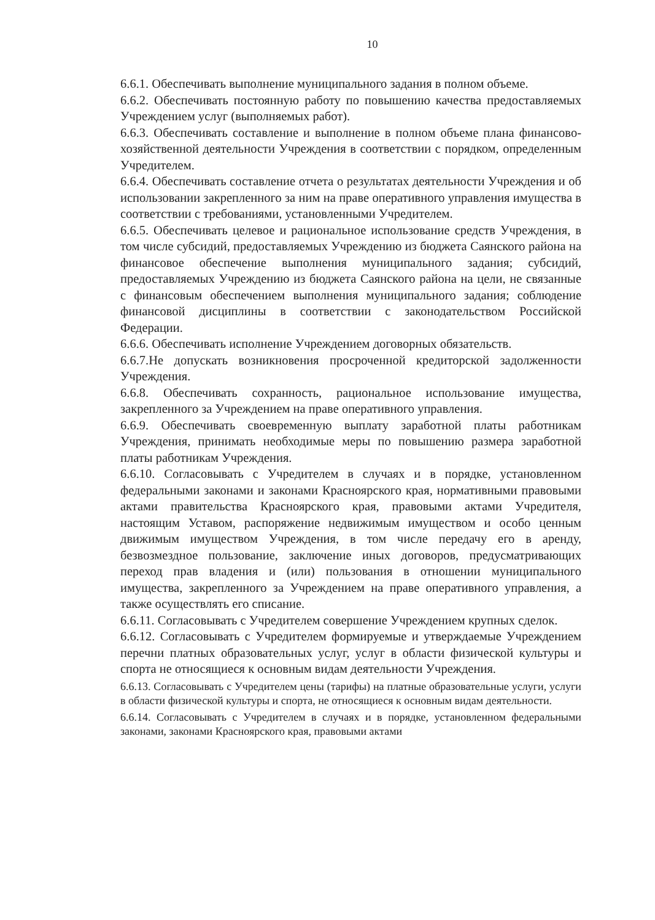10
6.6.1. Обеспечивать выполнение муниципального задания в полном объеме.
6.6.2. Обеспечивать постоянную работу по повышению качества предоставляемых Учреждением услуг (выполняемых работ).
6.6.3. Обеспечивать составление и выполнение в полном объеме плана финансово-хозяйственной деятельности Учреждения в соответствии с порядком, определенным Учредителем.
6.6.4. Обеспечивать составление отчета о результатах деятельности Учреждения и об использовании закрепленного за ним на праве оперативного управления имущества в соответствии с требованиями, установленными Учредителем.
6.6.5. Обеспечивать целевое и рациональное использование средств Учреждения, в том числе субсидий, предоставляемых Учреждению из бюджета Саянского района на финансовое обеспечение выполнения муниципального задания; субсидий, предоставляемых Учреждению из бюджета Саянского района на цели, не связанные с финансовым обеспечением выполнения муниципального задания; соблюдение финансовой дисциплины в соответствии с законодательством Российской Федерации.
6.6.6. Обеспечивать исполнение Учреждением договорных обязательств.
6.6.7.Не допускать возникновения просроченной кредиторской задолженности Учреждения.
6.6.8. Обеспечивать сохранность, рациональное использование имущества, закрепленного за Учреждением на праве оперативного управления.
6.6.9. Обеспечивать своевременную выплату заработной платы работникам Учреждения, принимать необходимые меры по повышению размера заработной платы работникам Учреждения.
6.6.10. Согласовывать с Учредителем в случаях и в порядке, установленном федеральными законами и законами Красноярского края, нормативными правовыми актами правительства Красноярского края, правовыми актами Учредителя, настоящим Уставом, распоряжение недвижимым имуществом и особо ценным движимым имуществом Учреждения, в том числе передачу его в аренду, безвозмездное пользование, заключение иных договоров, предусматривающих переход прав владения и (или) пользования в отношении муниципального имущества, закрепленного за Учреждением на праве оперативного управления, а также осуществлять его списание.
6.6.11. Согласовывать с Учредителем совершение Учреждением крупных сделок.
6.6.12. Согласовывать с Учредителем формируемые и утверждаемые Учреждением перечни платных образовательных услуг, услуг в области физической культуры и спорта не относящиеся к основным видам деятельности Учреждения.
6.6.13. Согласовывать с Учредителем цены (тарифы) на платные образовательные услуги, услуги в области физической культуры и спорта, не относящиеся к основным видам деятельности.
6.6.14. Согласовывать с Учредителем в случаях и в порядке, установленном федеральными законами, законами Красноярского края, правовыми актами